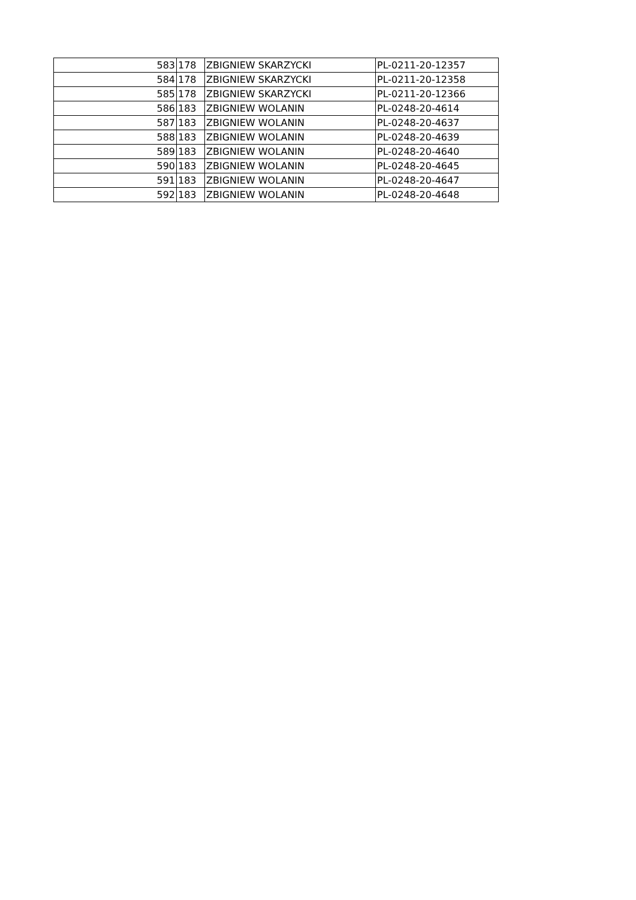| 583 | 178 | ZBIGNIEW SKARZYCKI | PL-0211-20-12357 |
| 584 | 178 | ZBIGNIEW SKARZYCKI | PL-0211-20-12358 |
| 585 | 178 | ZBIGNIEW SKARZYCKI | PL-0211-20-12366 |
| 586 | 183 | ZBIGNIEW WOLANIN | PL-0248-20-4614 |
| 587 | 183 | ZBIGNIEW WOLANIN | PL-0248-20-4637 |
| 588 | 183 | ZBIGNIEW WOLANIN | PL-0248-20-4639 |
| 589 | 183 | ZBIGNIEW WOLANIN | PL-0248-20-4640 |
| 590 | 183 | ZBIGNIEW WOLANIN | PL-0248-20-4645 |
| 591 | 183 | ZBIGNIEW WOLANIN | PL-0248-20-4647 |
| 592 | 183 | ZBIGNIEW WOLANIN | PL-0248-20-4648 |